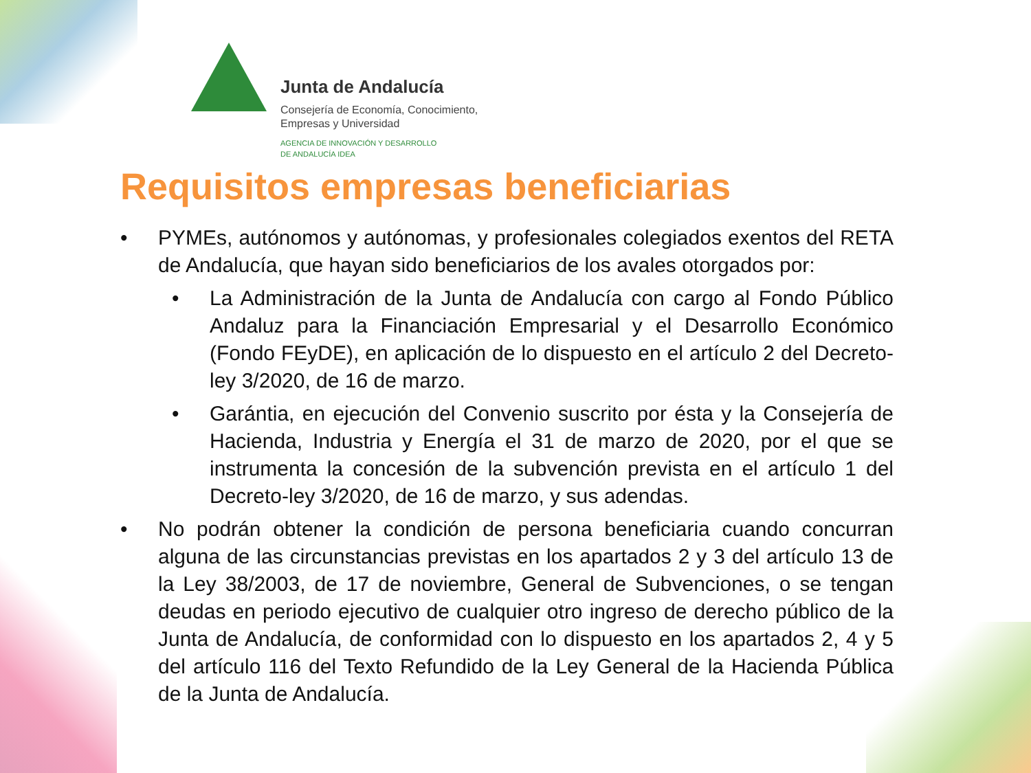Junta de Andalucía
Consejería de Economía, Conocimiento,
Empresas y Universidad
AGENCIA DE INNOVACIÓN Y DESARROLLO
DE ANDALUCÍA IDEA
Requisitos empresas beneficiarias
• PYMEs, autónomos y autónomas, y profesionales colegiados exentos del RETA de Andalucía, que hayan sido beneficiarios de los avales otorgados por:
• La Administración de la Junta de Andalucía con cargo al Fondo Público Andaluz para la Financiación Empresarial y el Desarrollo Económico (Fondo FEyDE), en aplicación de lo dispuesto en el artículo 2 del Decreto-ley 3/2020, de 16 de marzo.
• Garántia, en ejecución del Convenio suscrito por ésta y la Consejería de Hacienda, Industria y Energía el 31 de marzo de 2020, por el que se instrumenta la concesión de la subvención prevista en el artículo 1 del Decreto-ley 3/2020, de 16 de marzo, y sus adendas.
• No podrán obtener la condición de persona beneficiaria cuando concurran alguna de las circunstancias previstas en los apartados 2 y 3 del artículo 13 de la Ley 38/2003, de 17 de noviembre, General de Subvenciones, o se tengan deudas en periodo ejecutivo de cualquier otro ingreso de derecho público de la Junta de Andalucía, de conformidad con lo dispuesto en los apartados 2, 4 y 5 del artículo 116 del Texto Refundido de la Ley General de la Hacienda Pública de la Junta de Andalucía.